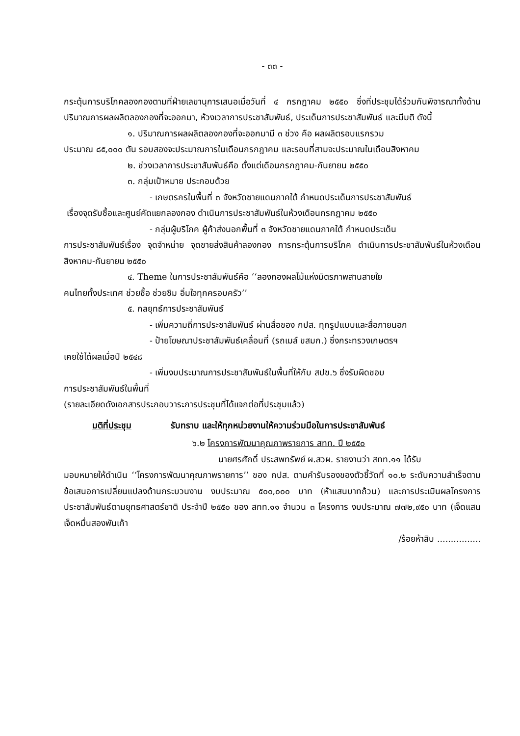- ๓๓ -
กระตุ้นการบริโภคลองกองตามที่ฝ่ายเลขานุการเสนอเมื่อวันที่ ๔ กรกฎาคม ๒๕๕๐ ซึ่งที่ประชุมได้ร่วมกันพิจารณาทั้งด้านปริมาณการผลผลิตลองกองที่จะออกมา, ห้วงเวลาการประชาสัมพันธ์, ประเด็นการประชาสัมพันธ์ และมีมติ ดังนี้
๑. ปริมาณการผลผลิตลองกองที่จะออกมามี ๓ ช่วง คือ ผลผลิตรอบแรกรวม
ประมาณ ๘๕,๐๐๐ ตัน รอบสองจะประมาณการในเดือนกรกฎาคม และรอบที่สามจะประมาณในเดือนสิงหาคม
๒. ช่วงเวลาการประชาสัมพันธ์คือ ตั้งแต่เดือนกรกฎาคม-กันยายน ๒๕๕๐
๓. กลุ่มเป้าหมาย ประกอบด้วย
- เกษตรกรในพื้นที่ ๓ จังหวัดชายแดนภาคใต้ กำหนดประเด็นการประชาสัมพันธ์
เรื่องจุดรับซื้อและศูนย์คัดแยกลองกอง ดำเนินการประชาสัมพันธ์ในห้วงเดือนกรกฎาคม ๒๕๕๐
- กลุ่มผู้บริโภค ผู้ค้าส่งนอกพื้นที่ ๓ จังหวัดชายแดนภาคใต้ กำหนดประเด็น
การประชาสัมพันธ์เรื่อง จุดจำหน่าย จุดขายส่งสินค้าลองกอง การกระตุ้นการบริโภค ดำเนินการประชาสัมพันธ์ในห้วงเดือนสิงหาคม-กันยายน ๒๕๕๐
๔. Theme ในการประชาสัมพันธ์คือ ‘‘ลองกองผลไม้แห่งมิตรภาพสานสายใย
คนไทยทั้งประเทศ ช่วยซื้อ ช่วยชิม อิ่มใจทุกครอบครัว’’
๕. กลยุทธ์การประชาสัมพันธ์
- เพิ่มความถี่การประชาสัมพันธ์ ผ่านสื่อของ กปส. ทุกรูปแบบและสื่อภายนอก
- ป้ายโฆษณาประชาสัมพันธ์เคลื่อนที่ (รถเมล์ ขสมก.) ซึ่งกระทรวงเกษตรฯ
เคยใช้ได้ผลเมื่อปี ๒๕๔๘
- เพิ่มงบประมาณการประชาสัมพันธ์ในพื้นที่ให้กับ สปข.๖ ซึ่งรับผิดชอบ
การประชาสัมพันธ์ในพื้นที่
(รายละเอียดดังเอกสารประกอบวาระการประชุมที่ได้แจกต่อที่ประชุมแล้ว)
มติที่ประชุม รับทราบ และให้ทุกหน่วยงานให้ความร่วมมือในการประชาสัมพันธ์
๖.๒ โครงการพัฒนาคุณภาพรายการ สทท. ปี ๒๕๕๐
นายศรศักดิ์ ประสพทรัพย์ ผ.สวผ. รายงานว่า สทท.๑๑ ได้รับ
มอบหมายให้ดำเนิน ‘‘โครงการพัฒนาคุณภาพรายการ’’ ของ กปส. ตามคำรับรองของตัวชี้วัดที่ ๑๐.๒ ระดับความสำเร็จตามข้อเสนอการเปลี่ยนแปลงด้านกระบวนงาน งบประมาณ ๕๐๐,๐๐๐ บาท (ห้าแสนบาทถ้วน) และการประเมินผลโครงการประชาสัมพันธ์ตามยุทธศาสตร์ชาติ ประจำปี ๒๕๕๐ ของ สทท.๑๑ จำนวน ๓ โครงการ งบประมาณ ๗๗๒,๙๕๐ บาท (เจ็ดแสนเจ็ดหมื่นสองพันเก้า
/ร้อยห้าสิบ ................